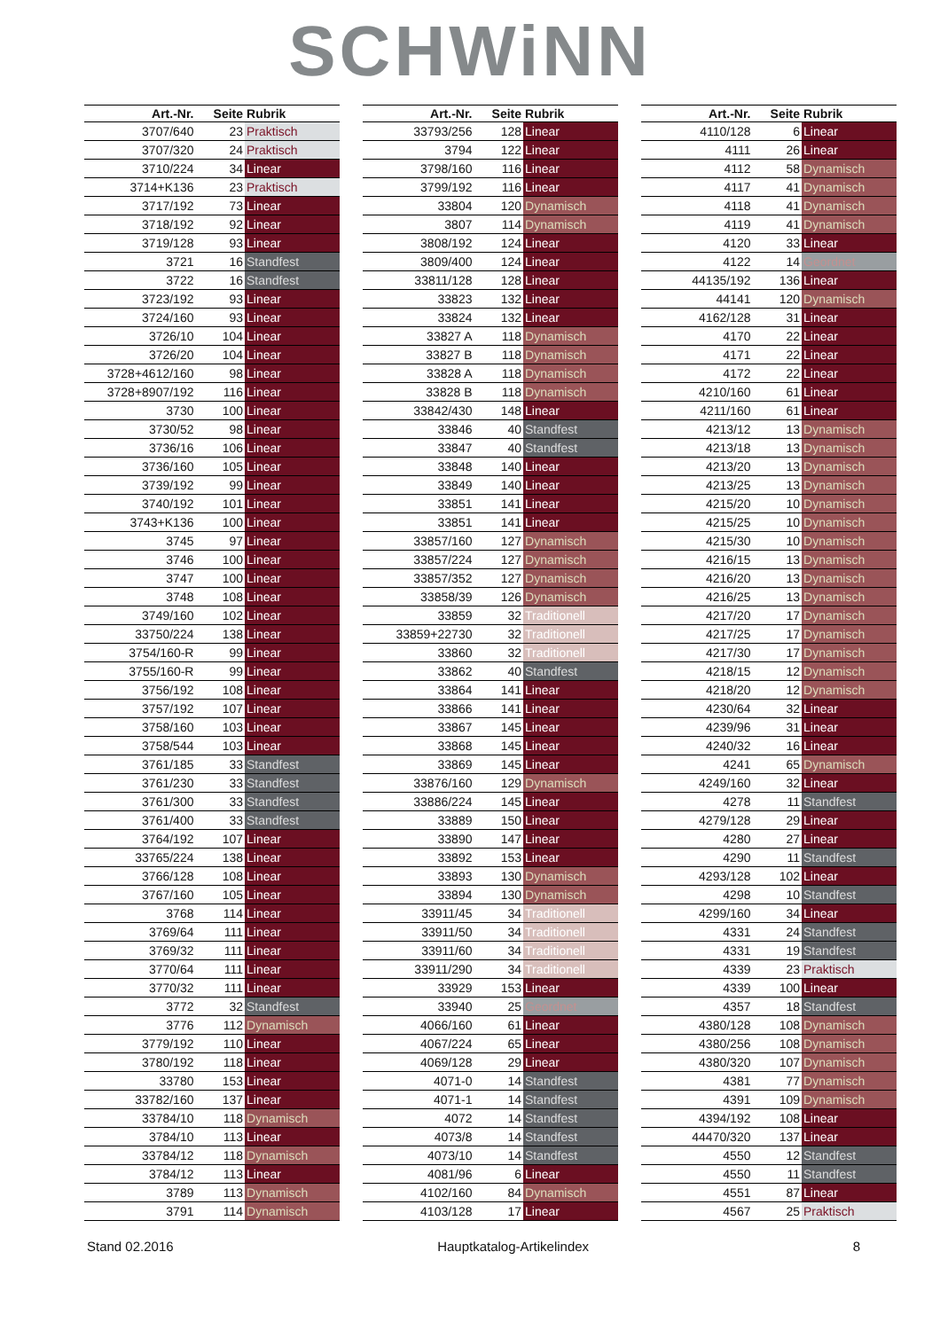SCHWiNN
| Art.-Nr. | Seite | Rubrik |
| --- | --- | --- |
| 3707/640 | 23 | Praktisch |
| 3707/320 | 24 | Praktisch |
| 3710/224 | 34 | Linear |
| 3714+K136 | 23 | Praktisch |
| 3717/192 | 73 | Linear |
| 3718/192 | 92 | Linear |
| 3719/128 | 93 | Linear |
| 3721 | 16 | Standfest |
| 3722 | 16 | Standfest |
| 3723/192 | 93 | Linear |
| 3724/160 | 93 | Linear |
| 3726/10 | 104 | Linear |
| 3726/20 | 104 | Linear |
| 3728+4612/160 | 98 | Linear |
| 3728+8907/192 | 116 | Linear |
| 3730 | 100 | Linear |
| 3730/52 | 98 | Linear |
| 3736/16 | 106 | Linear |
| 3736/160 | 105 | Linear |
| 3739/192 | 99 | Linear |
| 3740/192 | 101 | Linear |
| 3743+K136 | 100 | Linear |
| 3745 | 97 | Linear |
| 3746 | 100 | Linear |
| 3747 | 100 | Linear |
| 3748 | 108 | Linear |
| 3749/160 | 102 | Linear |
| 33750/224 | 138 | Linear |
| 3754/160-R | 99 | Linear |
| 3755/160-R | 99 | Linear |
| 3756/192 | 108 | Linear |
| 3757/192 | 107 | Linear |
| 3758/160 | 103 | Linear |
| 3758/544 | 103 | Linear |
| 3761/185 | 33 | Standfest |
| 3761/230 | 33 | Standfest |
| 3761/300 | 33 | Standfest |
| 3761/400 | 33 | Standfest |
| 3764/192 | 107 | Linear |
| 33765/224 | 138 | Linear |
| 3766/128 | 108 | Linear |
| 3767/160 | 105 | Linear |
| 3768 | 114 | Linear |
| 3769/64 | 111 | Linear |
| 3769/32 | 111 | Linear |
| 3770/64 | 111 | Linear |
| 3770/32 | 111 | Linear |
| 3772 | 32 | Standfest |
| 3776 | 112 | Dynamisch |
| 3779/192 | 110 | Linear |
| 3780/192 | 118 | Linear |
| 33780 | 153 | Linear |
| 33782/160 | 137 | Linear |
| 33784/10 | 118 | Dynamisch |
| 3784/10 | 113 | Linear |
| 33784/12 | 118 | Dynamisch |
| 3784/12 | 113 | Linear |
| 3789 | 113 | Dynamisch |
| 3791 | 114 | Dynamisch |
| Art.-Nr. | Seite | Rubrik |
| --- | --- | --- |
| 33793/256 | 128 | Linear |
| 3794 | 122 | Linear |
| 3798/160 | 116 | Linear |
| 3799/192 | 116 | Linear |
| 33804 | 120 | Dynamisch |
| 3807 | 114 | Dynamisch |
| 3808/192 | 124 | Linear |
| 3809/400 | 124 | Linear |
| 33811/128 | 128 | Linear |
| 33823 | 132 | Linear |
| 33824 | 132 | Linear |
| 33827 A | 118 | Dynamisch |
| 33827 B | 118 | Dynamisch |
| 33828 A | 118 | Dynamisch |
| 33828 B | 118 | Dynamisch |
| 33842/430 | 148 | Linear |
| 33846 | 40 | Standfest |
| 33847 | 40 | Standfest |
| 33848 | 140 | Linear |
| 33849 | 140 | Linear |
| 33851 | 141 | Linear |
| 33851 | 141 | Linear |
| 33857/160 | 127 | Dynamisch |
| 33857/224 | 127 | Dynamisch |
| 33857/352 | 127 | Dynamisch |
| 33858/39 | 126 | Dynamisch |
| 33859 | 32 | Traditionell |
| 33859+22730 | 32 | Traditionell |
| 33860 | 32 | Traditionell |
| 33862 | 40 | Standfest |
| 33864 | 141 | Linear |
| 33866 | 141 | Linear |
| 33867 | 145 | Linear |
| 33868 | 145 | Linear |
| 33869 | 145 | Linear |
| 33876/160 | 129 | Dynamisch |
| 33886/224 | 145 | Linear |
| 33889 | 150 | Linear |
| 33890 | 147 | Linear |
| 33892 | 153 | Linear |
| 33893 | 130 | Dynamisch |
| 33894 | 130 | Dynamisch |
| 33911/45 | 34 | Traditionell |
| 33911/50 | 34 | Traditionell |
| 33911/60 | 34 | Traditionell |
| 33911/290 | 34 | Traditionell |
| 33929 | 153 | Linear |
| 33940 | 25 | Geordnet |
| 4066/160 | 61 | Linear |
| 4067/224 | 65 | Linear |
| 4069/128 | 29 | Linear |
| 4071-0 | 14 | Standfest |
| 4071-1 | 14 | Standfest |
| 4072 | 14 | Standfest |
| 4073/8 | 14 | Standfest |
| 4073/10 | 14 | Standfest |
| 4081/96 | 6 | Linear |
| 4102/160 | 84 | Dynamisch |
| 4103/128 | 17 | Linear |
| Art.-Nr. | Seite | Rubrik |
| --- | --- | --- |
| 4110/128 | 6 | Linear |
| 4111 | 26 | Linear |
| 4112 | 58 | Dynamisch |
| 4117 | 41 | Dynamisch |
| 4118 | 41 | Dynamisch |
| 4119 | 41 | Dynamisch |
| 4120 | 33 | Linear |
| 4122 | 14 | Geordnet |
| 44135/192 | 136 | Linear |
| 44141 | 120 | Dynamisch |
| 4162/128 | 31 | Linear |
| 4170 | 22 | Linear |
| 4171 | 22 | Linear |
| 4172 | 22 | Linear |
| 4210/160 | 61 | Linear |
| 4211/160 | 61 | Linear |
| 4213/12 | 13 | Dynamisch |
| 4213/18 | 13 | Dynamisch |
| 4213/20 | 13 | Dynamisch |
| 4213/25 | 13 | Dynamisch |
| 4215/20 | 10 | Dynamisch |
| 4215/25 | 10 | Dynamisch |
| 4215/30 | 10 | Dynamisch |
| 4216/15 | 13 | Dynamisch |
| 4216/20 | 13 | Dynamisch |
| 4216/25 | 13 | Dynamisch |
| 4217/20 | 17 | Dynamisch |
| 4217/25 | 17 | Dynamisch |
| 4217/30 | 17 | Dynamisch |
| 4218/15 | 12 | Dynamisch |
| 4218/20 | 12 | Dynamisch |
| 4230/64 | 32 | Linear |
| 4239/96 | 31 | Linear |
| 4240/32 | 16 | Linear |
| 4241 | 65 | Dynamisch |
| 4249/160 | 32 | Linear |
| 4278 | 11 | Standfest |
| 4279/128 | 29 | Linear |
| 4280 | 27 | Linear |
| 4290 | 11 | Standfest |
| 4293/128 | 102 | Linear |
| 4298 | 10 | Standfest |
| 4299/160 | 34 | Linear |
| 4331 | 24 | Standfest |
| 4331 | 19 | Standfest |
| 4339 | 23 | Praktisch |
| 4339 | 100 | Linear |
| 4357 | 18 | Standfest |
| 4380/128 | 108 | Dynamisch |
| 4380/256 | 108 | Dynamisch |
| 4380/320 | 107 | Dynamisch |
| 4381 | 77 | Dynamisch |
| 4391 | 109 | Dynamisch |
| 4394/192 | 108 | Linear |
| 44470/320 | 137 | Linear |
| 4550 | 12 | Standfest |
| 4550 | 11 | Standfest |
| 4551 | 87 | Linear |
| 4567 | 25 | Praktisch |
Stand 02.2016 Hauptkatalog-Artikelindex 8